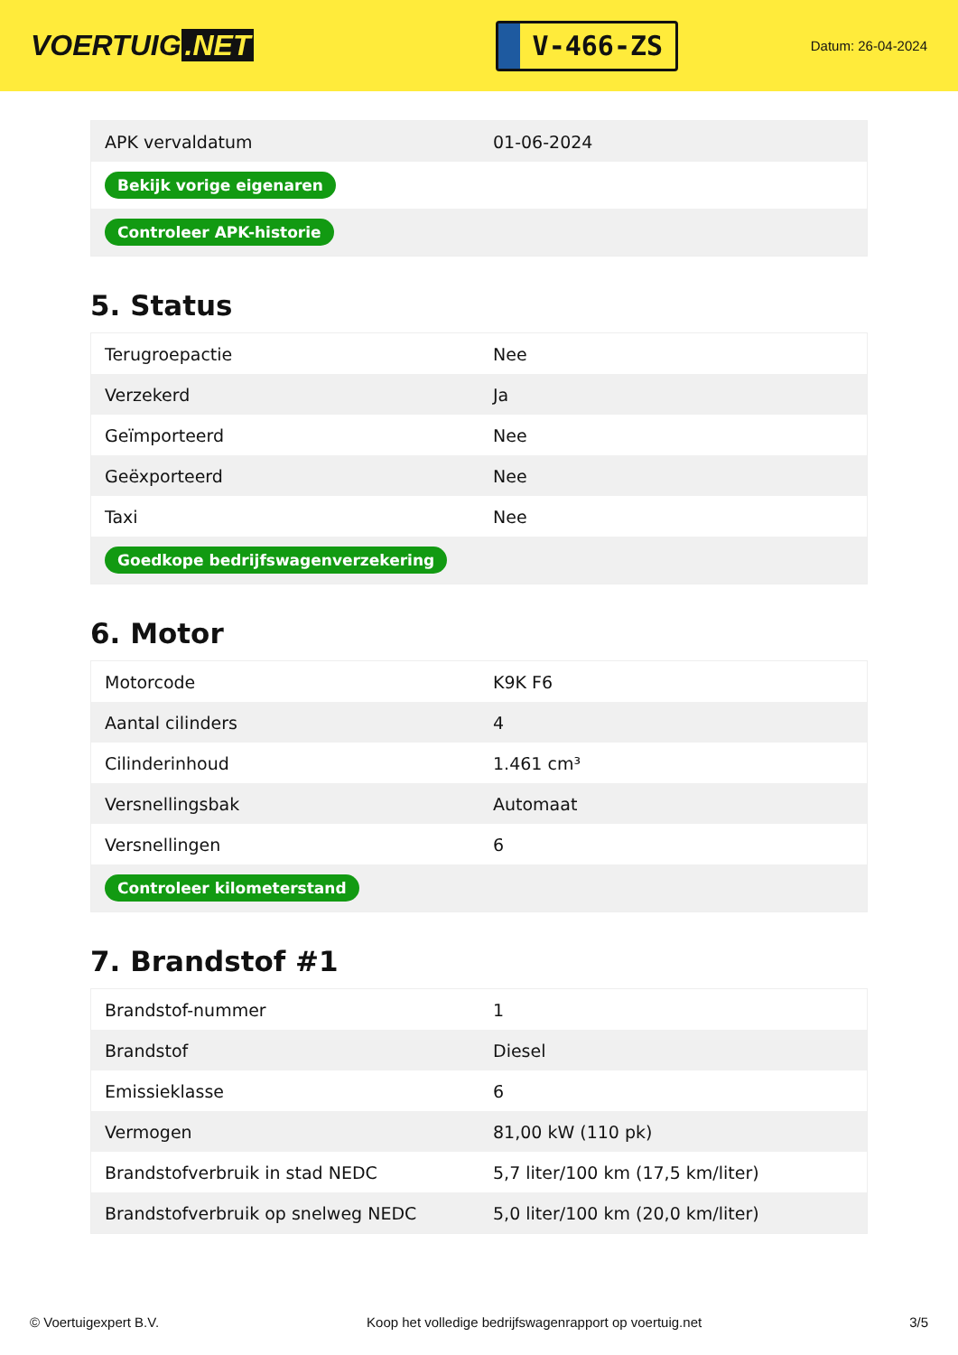VOERTUIG.NET
V-466-ZS
Datum: 26-04-2024
| APK vervaldatum | 01-06-2024 |
| Bekijk vorige eigenaren | |
| Controleer APK-historie | |
5. Status
| Terugroepactie | Nee |
| Verzekerd | Ja |
| Geïmporteerd | Nee |
| Geëxporteerd | Nee |
| Taxi | Nee |
| Goedkope bedrijfswagenverzekering | |
6. Motor
| Motorcode | K9K F6 |
| Aantal cilinders | 4 |
| Cilinderinhoud | 1.461 cm³ |
| Versnellingsbak | Automaat |
| Versnellingen | 6 |
| Controleer kilometerstand | |
7. Brandstof #1
| Brandstof-nummer | 1 |
| Brandstof | Diesel |
| Emissieklasse | 6 |
| Vermogen | 81,00 kW (110 pk) |
| Brandstofverbruik in stad NEDC | 5,7 liter/100 km (17,5 km/liter) |
| Brandstofverbruik op snelweg NEDC | 5,0 liter/100 km (20,0 km/liter) |
© Voertuigexpert B.V. Koop het volledige bedrijfswagenrapport op voertuig.net 3/5